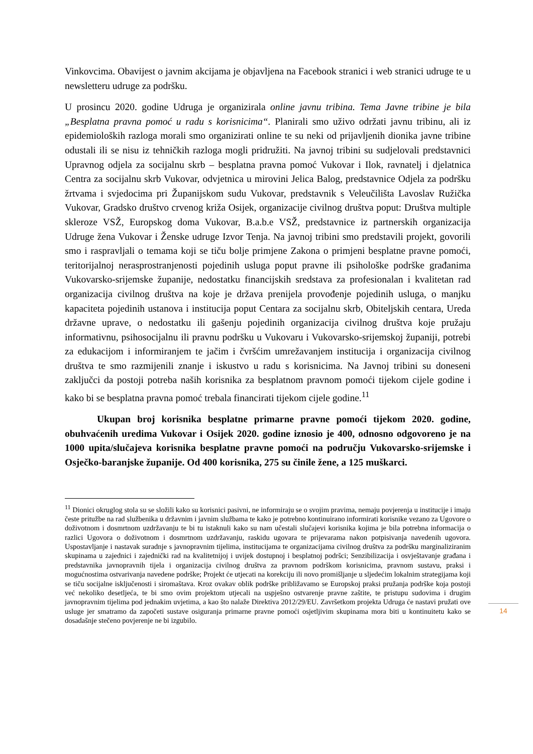Vinkovcima. Obavijest o javnim akcijama je objavljena na Facebook stranici i web stranici udruge te u newsletteru udruge za podršku.
U prosincu 2020. godine Udruga je organizirala online javnu tribina. Tema Javne tribine je bila „Besplatna pravna pomoć u radu s korisnicima“. Planirali smo uživo održati javnu tribinu, ali iz epidemioloških razloga morali smo organizirati online te su neki od prijavljenih dionika javne tribine odustali ili se nisu iz tehničkih razloga mogli pridružiti. Na javnoj tribini su sudjelovali predstavnici Upravnog odjela za socijalnu skrb – besplatna pravna pomoć Vukovar i Ilok, ravnatelj i djelatnica Centra za socijalnu skrb Vukovar, odvjetnica u mirovini Jelica Balog, predstavnice Odjela za podršku žrtvama i svjedocima pri Županijskom sudu Vukovar, predstavnik s Veleučilišta Lavoslav Ružička Vukovar, Gradsko društvo crvenog križa Osijek, organizacije civilnog društva poput: Društva multiple skleroze VSŽ, Europskog doma Vukovar, B.a.b.e VSŽ, predstavnice iz partnerskih organizacija Udruge žena Vukovar i Ženske udruge Izvor Tenja. Na javnoj tribini smo predstavili projekt, govorili smo i raspravljali o temama koji se tiču bolje primjene Zakona o primjeni besplatne pravne pomoći, teritorijalnoj nerasprostranjenosti pojedinih usluga poput pravne ili psihološke podrške građanima Vukovarsko-srijemske županije, nedostatku financijskih sredstava za profesionalan i kvalitetan rad organizacija civilnog društva na koje je država prenijela provođenje pojedinih usluga, o manjku kapaciteta pojedinih ustanova i institucija poput Centara za socijalnu skrb, Obiteljskih centara, Ureda državne uprave, o nedostatku ili gašenju pojedinih organizacija civilnog društva koje pružaju informativnu, psihosocijalnu ili pravnu podršku u Vukovaru i Vukovarsko-srijemskoj županiji, potrebi za edukacijom i informiranjem te jačim i čvršćim umrežavanjem institucija i organizacija civilnog društva te smo razmijenili znanje i iskustvo u radu s korisnicima. Na Javnoj tribini su doneseni zaključci da postoji potreba naših korisnika za besplatnom pravnom pomoći tijekom cijele godine i kako bi se besplatna pravna pomoć trebala financirati tijekom cijele godine.<sup>11</sup>
Ukupan broj korisnika besplatne primarne pravne pomoći tijekom 2020. godine, obuhvaćenih uredima Vukovar i Osijek 2020. godine iznosio je 400, odnosno odgovoreno je na 1000 upita/slučajeva korisnika besplatne pravne pomoći na području Vukovarsko-srijemske i Osječko-baranjske županije. Od 400 korisnika, 275 su činile žene, a 125 muškarci.
<sup>11</sup> Dionici okruglog stola su se složili kako su korisnici pasivni, ne informiraju se o svojim pravima, nemaju povjerenja u institucije i imaju česte pritužbe na rad službenika u državnim i javnim službama te kako je potrebno kontinuirano informirati korisnike vezano za Ugovore o doživotnom i dosmrtnom uzdržavanju te bi tu istaknuli kako su nam učestali slučajevi korisnika kojima je bila potrebna informacija o razlici Ugovora o doživotnom i dosmrtnom uzdržavanju, raskidu ugovara te prijevarama nakon potpisivanja navedenih ugovora. Uspostavljanje i nastavak suradnje s javnopravnim tijelima, institucijama te organizacijama civilnog društva za podršku marginaliziranim skupinama u zajednici i zajednički rad na kvalitetnijoj i uvijek dostupnoj i besplatnoj podršci; Senzibilizacija i osvještavanje građana i predstavnika javnopravnih tijela i organizacija civilnog društva za pravnom podrškom korisnicima, pravnom sustavu, praksi i mogućnostima ostvarivanja navedene podrške; Projekt će utjecati na korekciju ili novo promišljanje u sljedećim lokalnim strategijama koji se tiču socijalne isključenosti i siromaštava. Kroz ovakav oblik podrške približavamo se Europskoj praksi pružanja podrške koja postoji već nekoliko desetljeća, te bi smo ovim projektom utjecali na uspješno ostvarenje pravne zaštite, te pristupu sudovima i drugim javnopravnim tijelima pod jednakim uvjetima, a kao što nalaže Direktiva 2012/29/EU. Završetkom projekta Udruga će nastavi pružati ove usluge jer smatramo da započeti sustave osiguranja primarne pravne pomoći osjetljivim skupinama mora biti u kontinuitetu kako se dosadašnje stečeno povjerenje ne bi izgubilo.
14